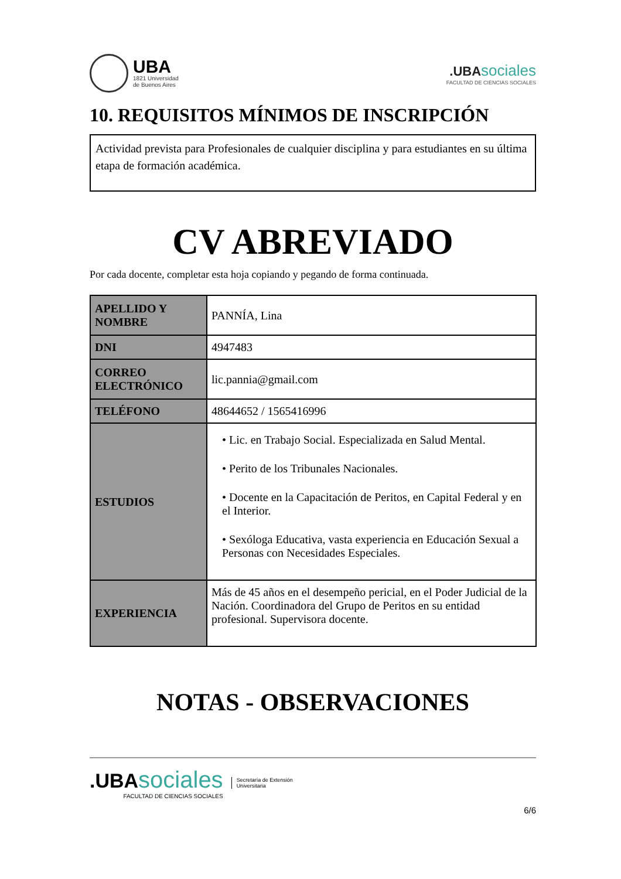UBA
1821 Universidad
de Buenos Aires
.UBA sociales
FACULTAD DE CIENCIAS SOCIALES
10. REQUISITOS MÍNIMOS DE INSCRIPCIÓN
Actividad prevista para Profesionales de cualquier disciplina y para estudiantes en su última etapa de formación académica.
CV ABREVIADO
Por cada docente, completar esta hoja copiando y pegando de forma continuada.
| APELLIDO Y NOMBRE | PANNÍA, Lina |
| DNI | 4947483 |
| CORREO ELECTRÓNICO | lic.pannia@gmail.com |
| TELÉFONO | 48644652 / 1565416996 |
| ESTUDIOS | • Lic. en Trabajo Social. Especializada en Salud Mental. • Perito de los Tribunales Nacionales. • Docente en la Capacitación de Peritos, en Capital Federal y en el Interior. • Sexóloga Educativa, vasta experiencia en Educación Sexual a Personas con Necesidades Especiales. |
| EXPERIENCIA | Más de 45 años en el desempeño pericial, en el Poder Judicial de la Nación. Coordinadora del Grupo de Peritos en su entidad profesional. Supervisora docente. |
NOTAS - OBSERVACIONES
.UBA sociales
FACULTAD DE CIENCIAS SOCIALES
Secretaría de Extensión
Universitaria
6/6